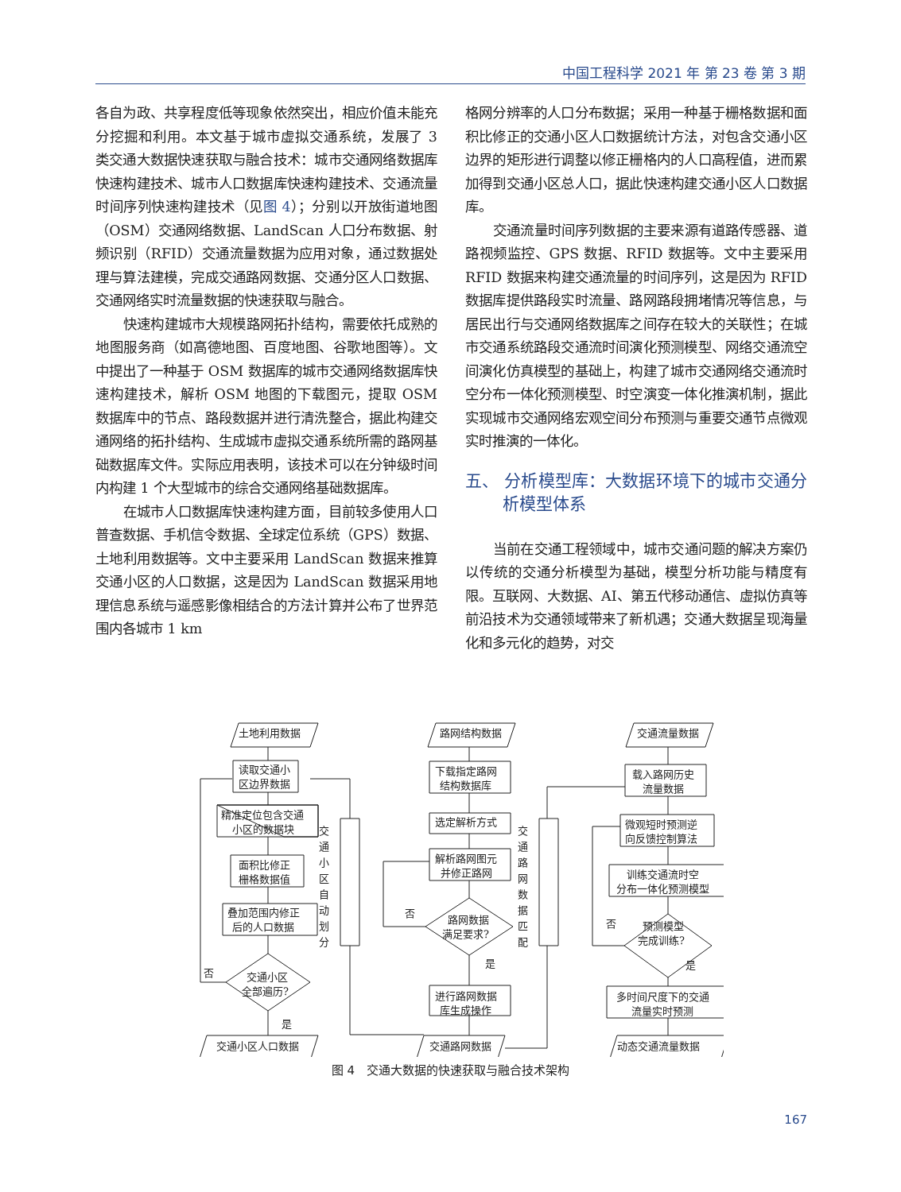中国工程科学 2021 年 第 23 卷 第 3 期
各自为政、共享程度低等现象依然突出，相应价值未能充分挖掘和利用。本文基于城市虚拟交通系统，发展了 3 类交通大数据快速获取与融合技术：城市交通网络数据库快速构建技术、城市人口数据库快速构建技术、交通流量时间序列快速构建技术（见图 4）；分别以开放街道地图（OSM）交通网络数据、LandScan 人口分布数据、射频识别（RFID）交通流量数据为应用对象，通过数据处理与算法建模，完成交通路网数据、交通分区人口数据、交通网络实时流量数据的快速获取与融合。
快速构建城市大规模路网拓扑结构，需要依托成熟的地图服务商（如高德地图、百度地图、谷歌地图等）。文中提出了一种基于 OSM 数据库的城市交通网络数据库快速构建技术，解析 OSM 地图的下载图元，提取 OSM 数据库中的节点、路段数据并进行清洗整合，据此构建交通网络的拓扑结构、生成城市虚拟交通系统所需的路网基础数据库文件。实际应用表明，该技术可以在分钟级时间内构建 1 个大型城市的综合交通网络基础数据库。
在城市人口数据库快速构建方面，目前较多使用人口普查数据、手机信令数据、全球定位系统（GPS）数据、土地利用数据等。文中主要采用 LandScan 数据来推算交通小区的人口数据，这是因为 LandScan 数据采用地理信息系统与遥感影像相结合的方法计算并公布了世界范围内各城市 1 km
格网分辨率的人口分布数据；采用一种基于栅格数据和面积比修正的交通小区人口数据统计方法，对包含交通小区边界的矩形进行调整以修正栅格内的人口高程值，进而累加得到交通小区总人口，据此快速构建交通小区人口数据库。
交通流量时间序列数据的主要来源有道路传感器、道路视频监控、GPS 数据、RFID 数据等。文中主要采用 RFID 数据来构建交通流量的时间序列，这是因为 RFID 数据库提供路段实时流量、路网路段拥堵情况等信息，与居民出行与交通网络数据库之间存在较大的关联性；在城市交通系统路段交通流时间演化预测模型、网络交通流空间演化仿真模型的基础上，构建了城市交通网络交通流时空分布一体化预测模型、时空演变一体化推演机制，据此实现城市交通网络宏观空间分布预测与重要交通节点微观实时推演的一体化。
五、 分析模型库：大数据环境下的城市交通分析模型体系
当前在交通工程领域中，城市交通问题的解决方案仍以传统的交通分析模型为基础，模型分析功能与精度有限。互联网、大数据、AI、第五代移动通信、虚拟仿真等前沿技术为交通领域带来了新机遇；交通大数据呈现海量化和多元化的趋势，对交
土地利用数据
读取交通小
区边界数据
精准定位包含交通
小区的数据块
面积比修正
栅格数据值
叠加范围内修正
后的人口数据
交通小区
全部遍历?
否
是
交通小区人口数据
路网结构数据
下载指定路网
结构数据库
选定解析方式
解析路网图元
并修正路网
路网数据
满足要求?
否
是
进行路网数据
库生成操作
交通路网数据
交通流量数据
载入路网历史
流量数据
微观短时预测逆
向反馈控制算法
训练交通流时空
分布一体化预测模型
预测模型
完成训练?
否
是
多时间尺度下的交通
流量实时预测
动态交通流量数据
交
通
小
区
自
动
划
分
交
通
路
网
数
据
匹
配
图 4　交通大数据的快速获取与融合技术架构
167